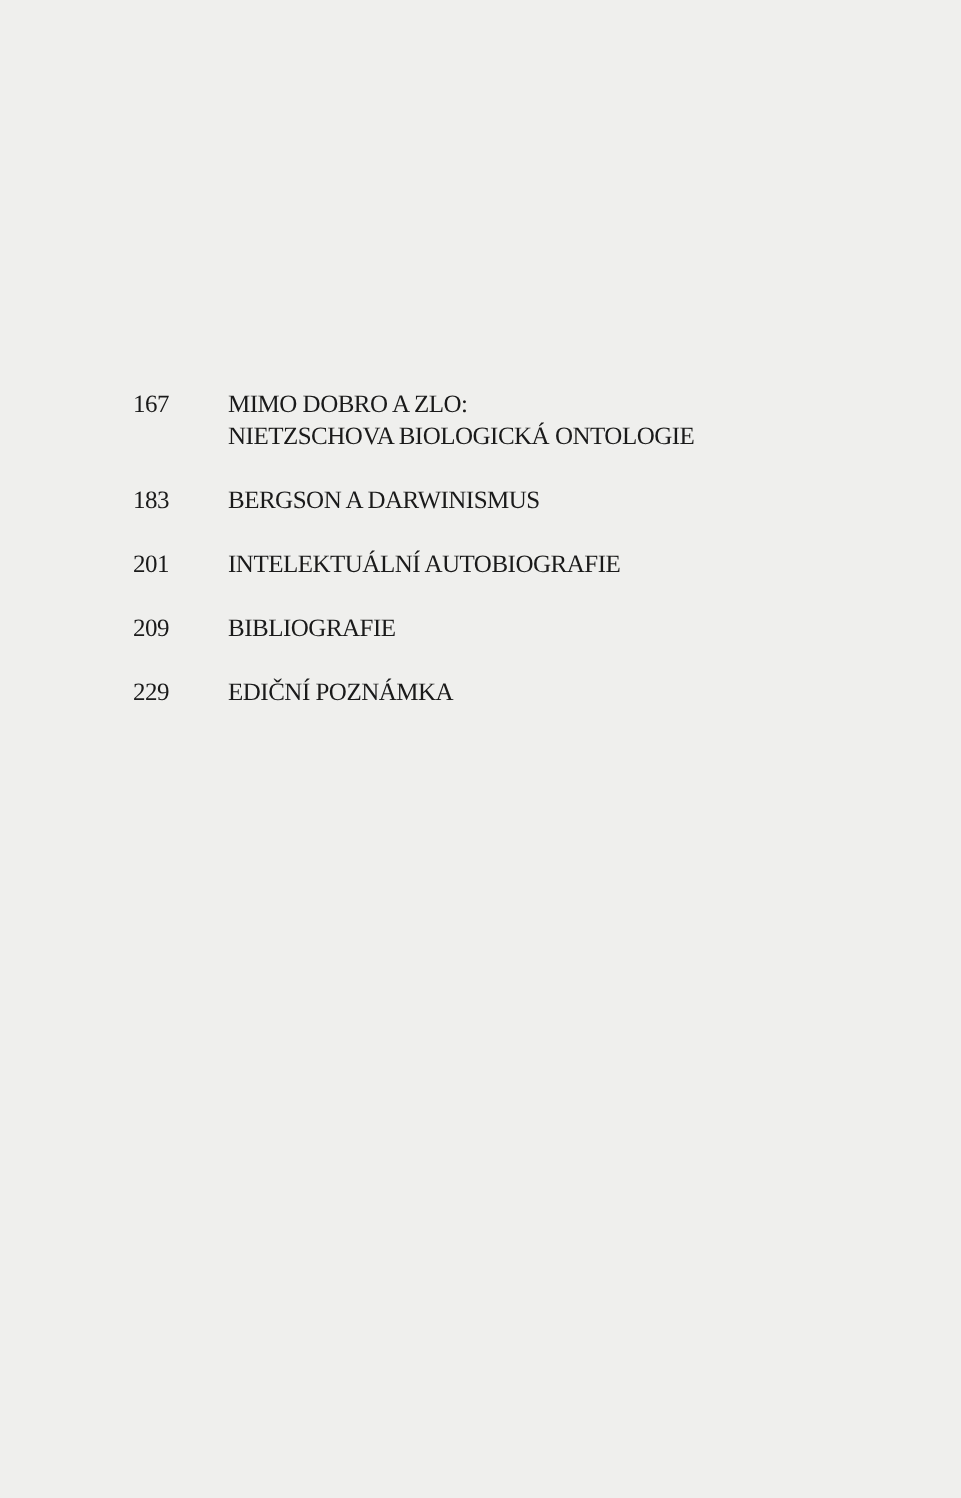167 MIMO DOBRO A ZLO:
NIETZSCHOVA BIOLOGICKÁ ONTOLOGIE
183 BERGSON A DARWINISMUS
201 INTELEKTUÁLNÍ AUTOBIOGRAFIE
209 BIBLIOGRAFIE
229 EDIČNÍ POZNÁMKA